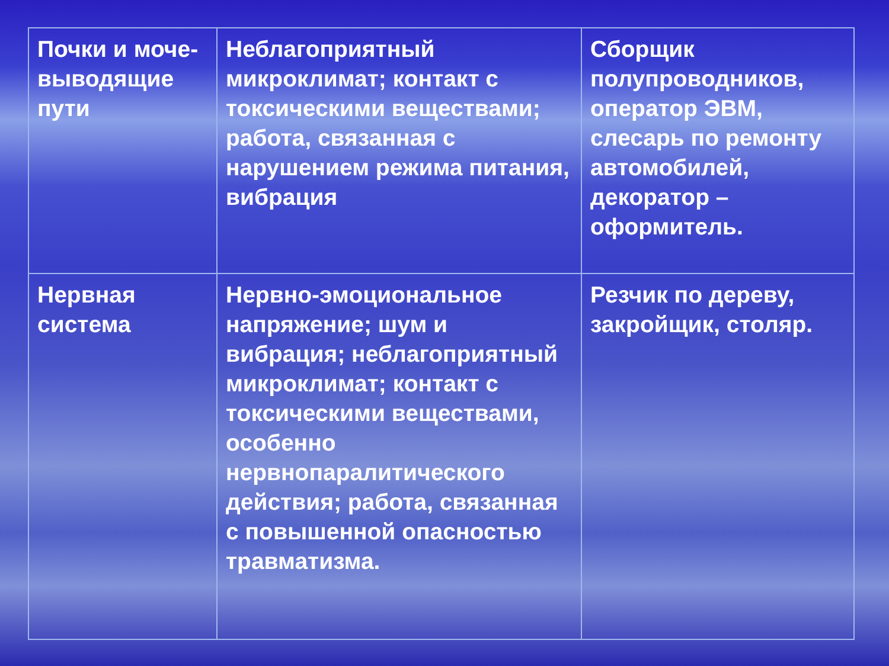| Почки и моче-выводящие пути | Неблагоприятный микроклимат; контакт с токсическими веществами; работа, связанная с нарушением режима питания, вибрация | Сборщик полупроводников, оператор ЭВМ, слесарь по ремонту автомобилей, декоратор – оформитель. |
| Нервная система | Нервно-эмоциональное напряжение; шум и вибрация; неблагоприятный микроклимат; контакт с токсическими веществами, особенно нервнопаралитического действия; работа, связанная с повышенной опасностью травматизма. | Резчик по дереву, закройщик, столяр. |